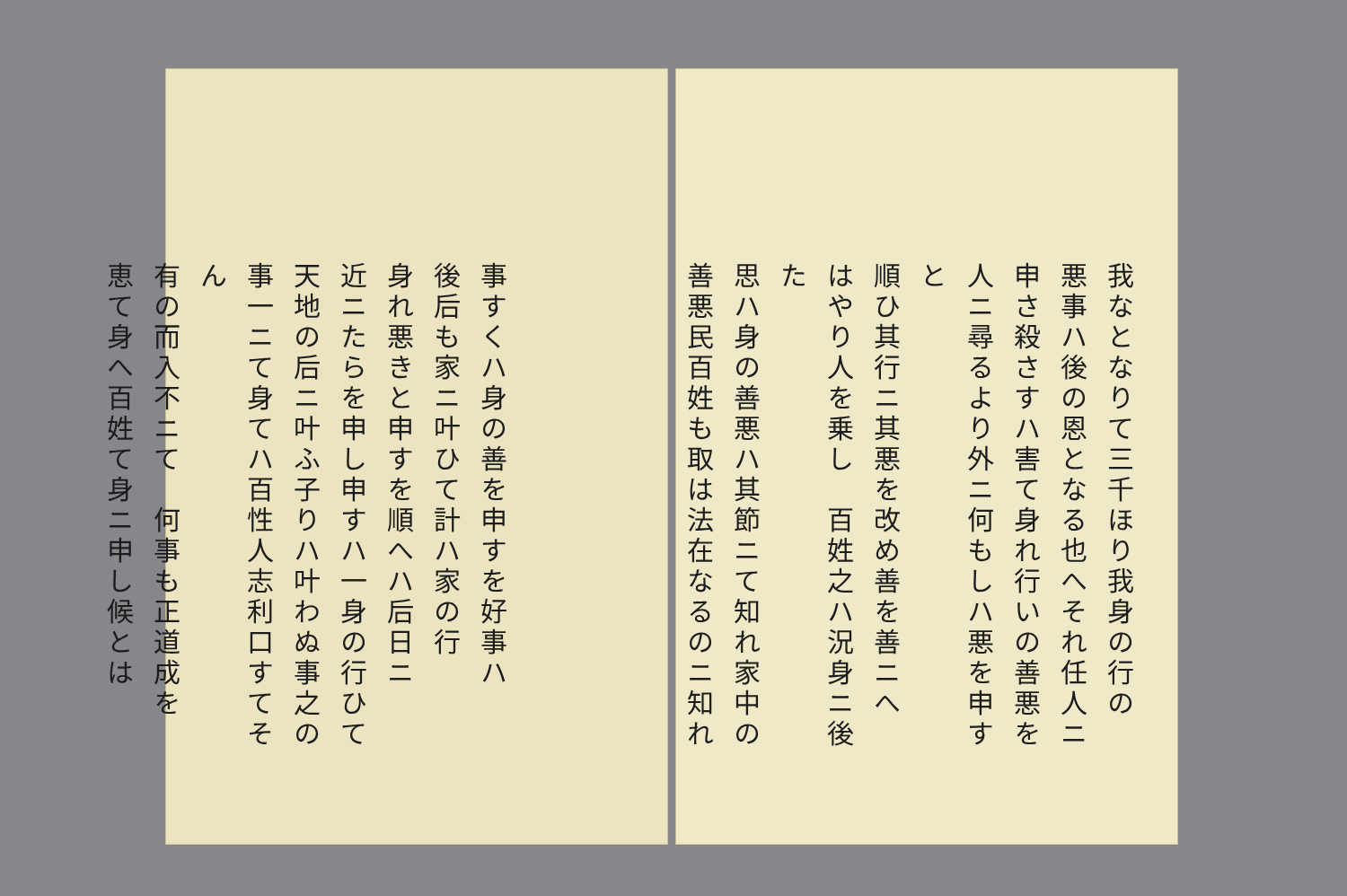我なとなりて三千ほり我身の行の
悪事ハ後の恩となる也へそれ任人ニ
申さ殺さすハ害て身れ行いの善悪を
人ニ尋るより外ニ何もしハ悪を申すと
順ひ其行ニ其悪を改め善を善ニへ
はやり人を乗し　百姓之ハ況身ニ後た
思ハ身の善悪ハ其節ニて知れ家中の
善悪民百姓も取は法在なるのニ知れ
事すくハ身の善を申すを好事ハ
後后も家ニ叶ひて計ハ家の行
身れ悪きと申すを順へハ后日ニ
近ニたらを申し申すハ一身の行ひて
天地の后ニ叶ふ子りハ叶わぬ事之の
事一ニて身てハ百性人志利口すてそん
有の而入不ニて　何事も正道成を
恵て身へ百姓て身ニ申し候とは